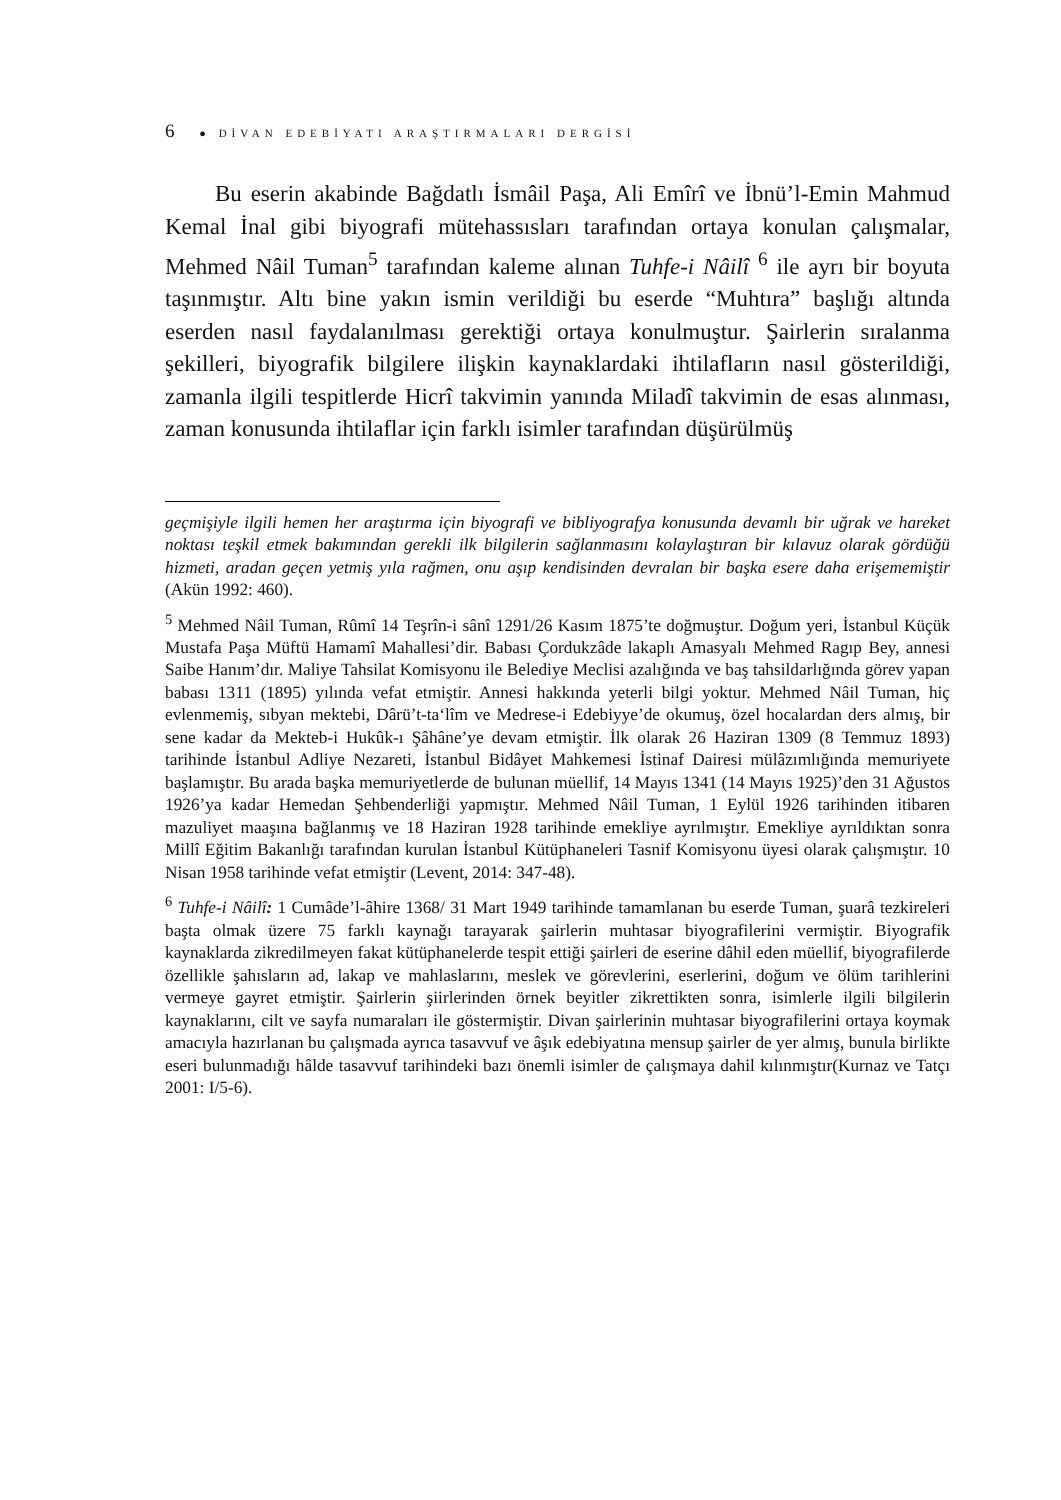6 ● DİVAN EDEBİYATI ARAŞTIRMALARI DERGİSİ
Bu eserin akabinde Bağdatlı İsmâil Paşa, Ali Emîrî ve İbnü’l-Emin Mahmud Kemal İnal gibi biyografi mütehassısları tarafından ortaya konulan çalışmalar, Mehmed Nâil Tuman<sup>5</sup> tarafından kaleme alınan Tuhfe-i Nâilî <sup>6</sup> ile ayrı bir boyuta taşınmıştır. Altı bine yakın ismin verildiği bu eserde “Muhtıra” başlığı altında eserden nasıl faydalanılması gerektiği ortaya konulmuştur. Şairlerin sıralanma şekilleri, biyografik bilgilere ilişkin kaynaklardaki ihtilafların nasıl gösterildiği, zamanla ilgili tespitlerde Hicrî takvimin yanında Miladî takvimin de esas alınması, zaman konusunda ihtilaflar için farklı isimler tarafından düşürülmüş
geçmişiyle ilgili hemen her araştırma için biyografi ve bibliyografya konusunda devamlı bir uğrak ve hareket noktası teşkil etmek bakımından gerekli ilk bilgilerin sağlanmasını kolaylaştıran bir kılavuz olarak gördüğü hizmeti, aradan geçen yetmiş yıla rağmen, onu aşıp kendisinden devralan bir başka esere daha erişememiştir (Akün 1992: 460).
<sup>5</sup> Mehmed Nâil Tuman, Rûmî 14 Teşrîn-i sânî 1291/26 Kasım 1875’te doğmuştur. Doğum yeri, İstanbul Küçük Mustafa Paşa Müftü Hamamî Mahallesi’dir. Babası Çordukzâde lakaplı Amasyalı Mehmed Ragıp Bey, annesi Saibe Hanım’dır. Maliye Tahsilat Komisyonu ile Belediye Meclisi azalığında ve baş tahsildarlığında görev yapan babası 1311 (1895) yılında vefat etmiştir. Annesi hakkında yeterli bilgi yoktur. Mehmed Nâil Tuman, hiç evlenmemiş, sıbyan mektebi, Dârü’t-ta‘lîm ve Medrese-i Edebiyye’de okumuş, özel hocalardan ders almış, bir sene kadar da Mekteb-i Hukûk-ı Şâhâne’ye devam etmiştir. İlk olarak 26 Haziran 1309 (8 Temmuz 1893) tarihinde İstanbul Adliye Nezareti, İstanbul Bidâyet Mahkemesi İstinaf Dairesi mülâzımlığında memuriyete başlamıştır. Bu arada başka memuriyetlerde de bulunan müellif, 14 Mayıs 1341 (14 Mayıs 1925)’den 31 Ağustos 1926’ya kadar Hemedan Şehbenderliği yapmıştır. Mehmed Nâil Tuman, 1 Eylül 1926 tarihinden itibaren mazuliyet maaşına bağlanmış ve 18 Haziran 1928 tarihinde emekliye ayrılmıştır. Emekliye ayrıldıktan sonra Millî Eğitim Bakanlığı tarafından kurulan İstanbul Kütüphaneleri Tasnif Komisyonu üyesi olarak çalışmıştır. 10 Nisan 1958 tarihinde vefat etmiştir (Levent, 2014: 347-48).
<sup>6</sup> Tuhfe-i Nâilî: 1 Cumâde’l-âhire 1368/ 31 Mart 1949 tarihinde tamamlanan bu eserde Tuman, şuarâ tezkireleri başta olmak üzere 75 farklı kaynağı tarayarak şairlerin muhtasar biyografilerini vermiştir. Biyografik kaynaklarda zikredilmeyen fakat kütüphanelerde tespit ettiği şairleri de eserine dâhil eden müellif, biyografilerde özellikle şahısların ad, lakap ve mahlaslarını, meslek ve görevlerini, eserlerini, doğum ve ölüm tarihlerini vermeye gayret etmiştir. Şairlerin şiirlerinden örnek beyitler zikrettikten sonra, isimlerle ilgili bilgilerin kaynaklarını, cilt ve sayfa numaraları ile göstermiştir. Divan şairlerinin muhtasar biyografilerini ortaya koymak amacıyla hazırlanan bu çalışmada ayrıca tasavvuf ve âşık edebiyatına mensup şairler de yer almış, bunula birlikte eseri bulunmadığı hâlde tasavvuf tarihindeki bazı önemli isimler de çalışmaya dahil kılınmıştır(Kurnaz ve Tatçı 2001: I/5-6).